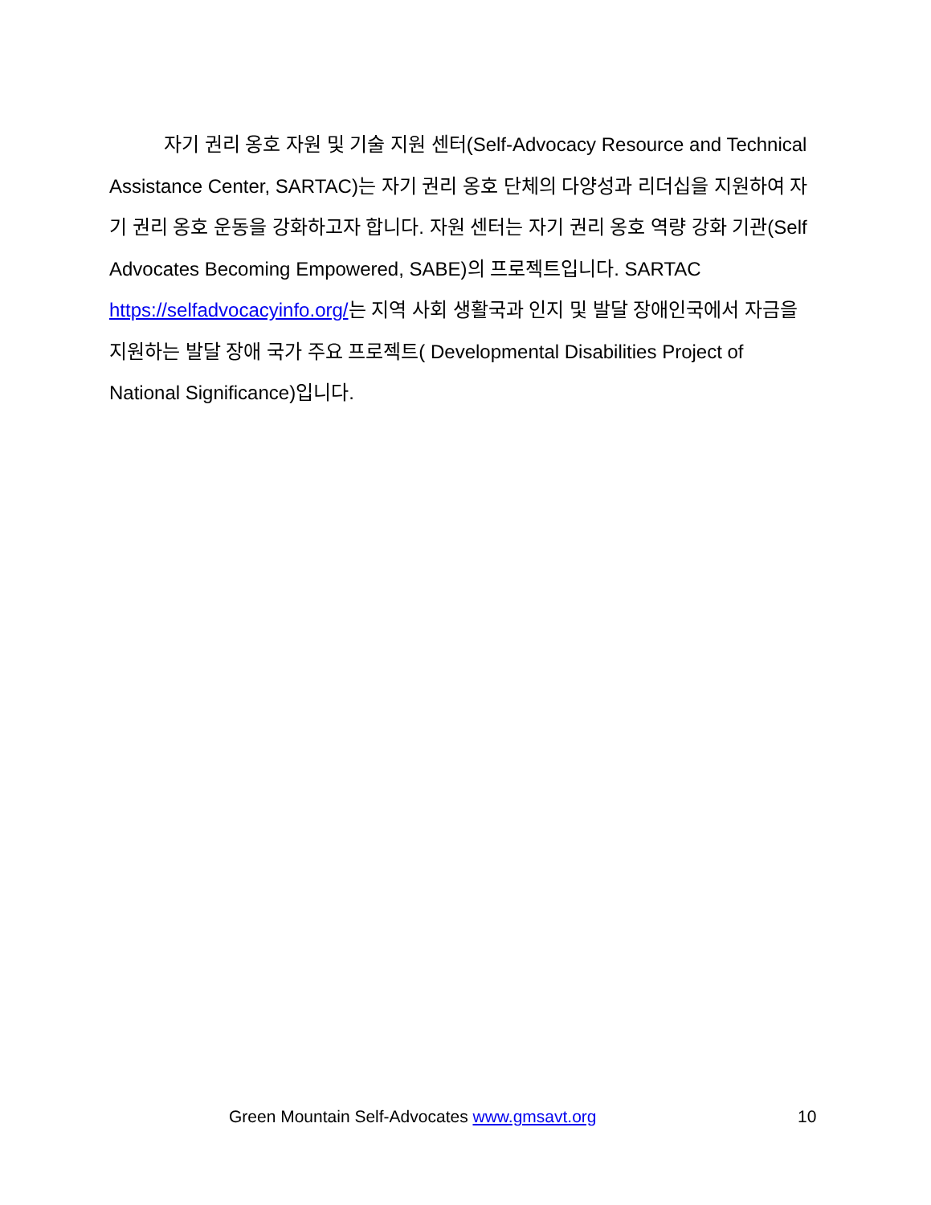자기 권리 옹호 자원 및 기술 지원 센터(Self-Advocacy Resource and Technical Assistance Center, SARTAC)는 자기 권리 옹호 단체의 다양성과 리더십을 지원하여 자기 권리 옹호 운동을 강화하고자 합니다. 자원 센터는 자기 권리 옹호 역량 강화 기관(Self Advocates Becoming Empowered, SABE)의 프로젝트입니다. SARTAC https://selfadvocacyinfo.org/는 지역 사회 생활국과 인지 및 발달 장애인국에서 자금을 지원하는 발달 장애 국가 주요 프로젝트( Developmental Disabilities Project of National Significance)입니다.
Green Mountain Self-Advocates www.gmsavt.org 10